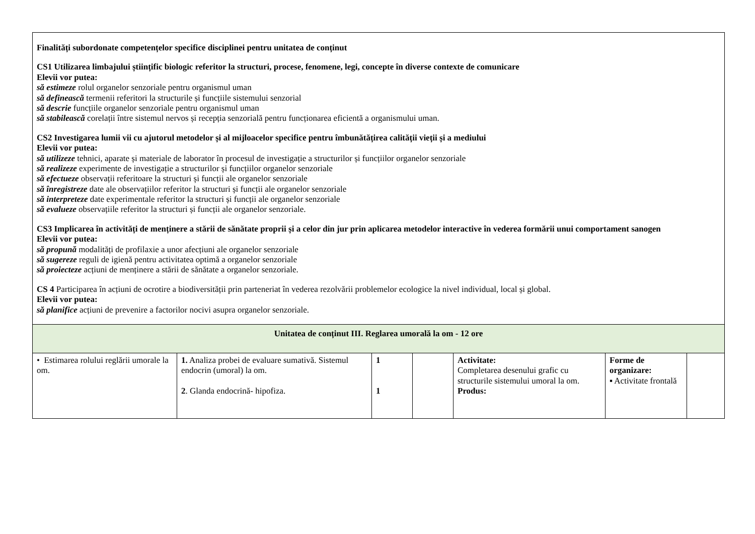| Finalități subordonate competențelor specifice disciplinei pentru unitatea de conținut CS1 Utilizarea limbajului științific biologic referitor la structuri, procese, fenomene, legi, concepte în diverse contexte de comunicare Elevii vor putea: să estimeze rolul organelor senzoriale pentru organismul uman să definească termenii referitori la structurile și funcțiile sistemului senzorial să descrie funcțiile organelor senzoriale pentru organismul uman să stabilească corelații între sistemul nervos și recepția senzorială pentru funcționarea eficientă a organismului uman. CS2 Investigarea lumii vii cu ajutorul metodelor și al mijloacelor specifice pentru îmbunătățirea calității vieții și a mediului Elevii vor putea: să utilizeze tehnici, aparate și materiale de laborator în procesul de investigație a structurilor și funcțiilor organelor senzoriale să realizeze experimente de investigație a structurilor și funcțiilor organelor senzoriale să efectueze observații referitoare la structuri și funcții ale organelor senzoriale să înregistreze date ale observațiilor referitor la structuri și funcții ale organelor senzoriale să interpreteze date experimentale referitor la structuri și funcții ale organelor senzoriale să evalueze observațiile referitor la structuri și funcții ale organelor senzoriale. CS3 Implicarea în activități de menținere a stării de sănătate proprii și a celor din jur prin aplicarea metodelor interactive în vederea formării unui comportament sanogen Elevii vor putea: să propună modalități de profilaxie a unor afecțiuni ale organelor senzoriale să sugereze reguli de igienă pentru activitatea optimă a organelor senzoriale să proiecteze acțiuni de menținere a stării de sănătate a organelor senzoriale. CS 4 Participarea în acțiuni de ocrotire a biodiversității prin parteneriat în vederea rezolvării problemelor ecologice la nivel individual, local și global. Elevii vor putea: să planifice acțiuni de prevenire a factorilor nocivi asupra organelor senzoriale. | | | | | | |
| Unitatea de conținut III. Reglarea umorală la om - 12 ore | | | | | | |
| • Estimarea rolului reglării umorale la om. | 1. Analiza probei de evaluare sumativă. Sistemul endocrin (umoral) la om. 2 . Glanda endocrină- hipofiza. | 1 1 | | Activitate: Completarea desenului grafic cu structurile sistemului umoral la om. Produs: | Forme de organizare: ▪ Activitate frontală | |